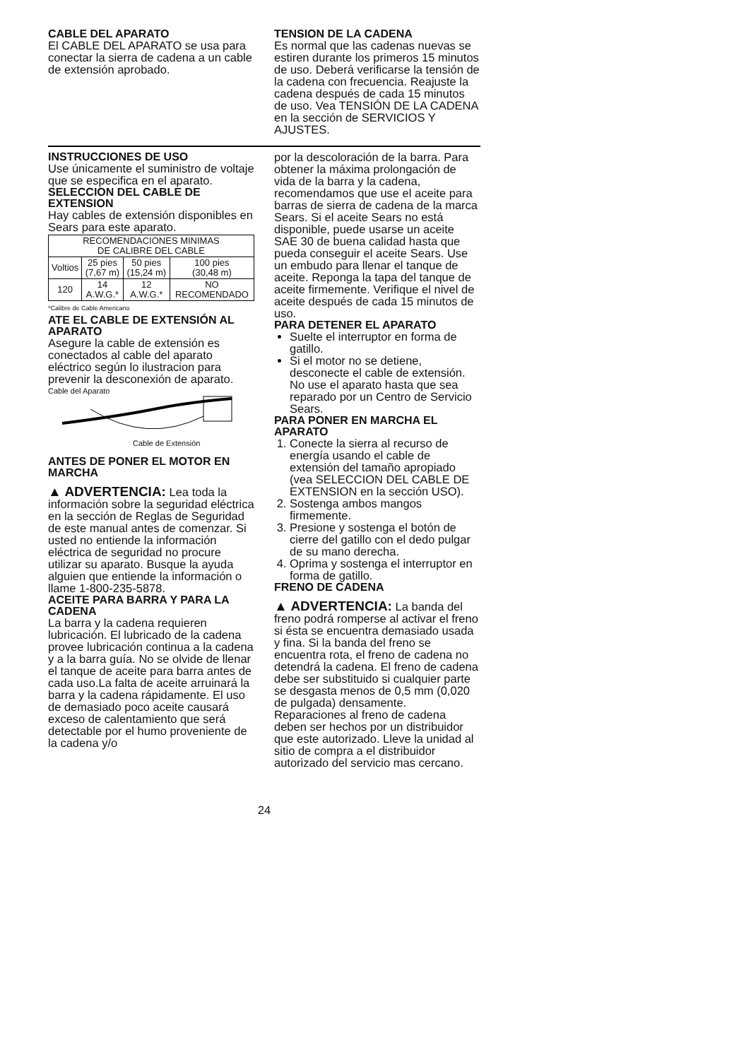CABLE DEL APARATO
El CABLE DEL APARATO se usa para conectar la sierra de cadena a un cable de extensión aprobado.
TENSION DE LA CADENA
Es normal que las cadenas nuevas se estiren durante los primeros 15 minutos de uso. Deberá verificarse la tensión de la cadena con frecuencia. Reajuste la cadena después de cada 15 minutos de uso. Vea TENSIÓN DE LA CADENA en la sección de SERVICIOS Y AJUSTES.
INSTRUCCIONES DE USO
Use únicamente el suministro de voltaje que se especifica en el aparato.
SELECCION DEL CABLE DE EXTENSION
Hay cables de extensión disponibles en Sears para este aparato.
| RECOMENDACIONES MINIMAS DE CALIBRE DEL CABLE | | | |
| --- | --- | --- | --- |
| Voltios | 25 pies (7,67 m) | 50 pies (15,24 m) | 100 pies (30,48 m) |
| 120 | 14 A.W.G.* | 12 A.W.G.* | NO RECOMENDADO |
*Calibre de Cable Americano
ATE EL CABLE DE EXTENSIÓN AL APARATO
Asegure la cable de extensión es conectados al cable del aparato eléctrico según lo ilustracion para prevenir la desconexión de aparato.
Cable del Aparato
Cable de Extensión
ANTES DE PONER EL MOTOR EN MARCHA
▲ ADVERTENCIA: Lea toda la información sobre la seguridad eléctrica en la sección de Reglas de Seguridad de este manual antes de comenzar. Si usted no entiende la información eléctrica de seguridad no procure utilizar su aparato. Busque la ayuda alguien que entiende la información o llame 1-800-235-5878.
ACEITE PARA BARRA Y PARA LA CADENA
La barra y la cadena requieren lubricación. El lubricado de la cadena provee lubricación continua a la cadena y a la barra guía. No se olvide de llenar el tanque de aceite para barra antes de cada uso.La falta de aceite arruinará la barra y la cadena rápidamente. El uso de demasiado poco aceite causará exceso de calentamiento que será detectable por el humo proveniente de la cadena y/o
por la descoloración de la barra. Para obtener la máxima prolongación de vida de la barra y la cadena, recomendamos que use el aceite para barras de sierra de cadena de la marca Sears. Si el aceite Sears no está disponible, puede usarse un aceite SAE 30 de buena calidad hasta que pueda conseguir el aceite Sears. Use un embudo para llenar el tanque de aceite. Reponga la tapa del tanque de aceite firmemente. Verifique el nivel de aceite después de cada 15 minutos de uso.
PARA DETENER EL APARATO
Suelte el interruptor en forma de gatillo.
Si el motor no se detiene, desconecte el cable de extensión. No use el aparato hasta que sea reparado por un Centro de Servicio Sears.
PARA PONER EN MARCHA EL APARATO
1. Conecte la sierra al recurso de energía usando el cable de extensión del tamaño apropiado (vea SELECCION DEL CABLE DE EXTENSION en la sección USO).
2. Sostenga ambos mangos firmemente.
3. Presione y sostenga el botón de cierre del gatillo con el dedo pulgar de su mano derecha.
4. Oprima y sostenga el interruptor en forma de gatillo.
FRENO DE CADENA
▲ ADVERTENCIA: La banda del freno podrá romperse al activar el freno si ésta se encuentra demasiado usada y fina. Si la banda del freno se encuentra rota, el freno de cadena no detendrá la cadena. El freno de cadena debe ser substituido si cualquier parte se desgasta menos de 0,5 mm (0,020 de pulgada) densamente. Reparaciones al freno de cadena deben ser hechos por un distribuidor que este autorizado. Lleve la unidad al sitio de compra a el distribuidor autorizado del servicio mas cercano.
24